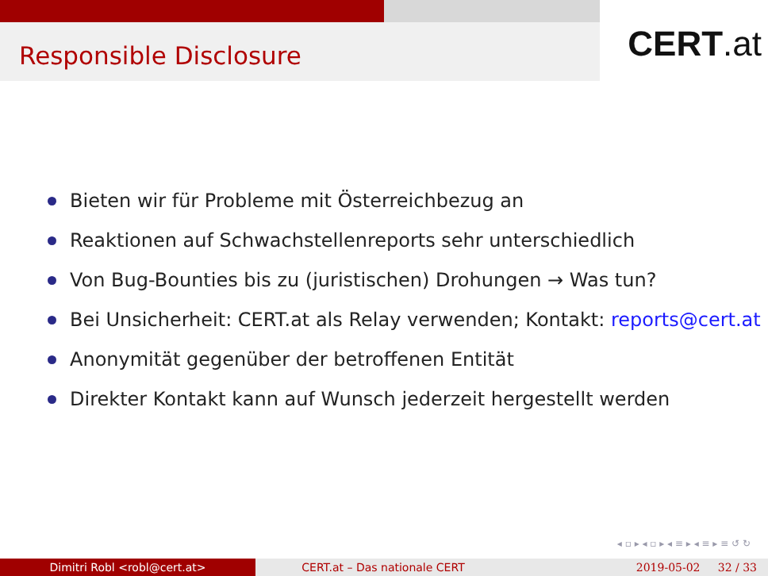Responsible Disclosure
CERT.at
Bieten wir für Probleme mit Österreichbezug an
Reaktionen auf Schwachstellenreports sehr unterschiedlich
Von Bug-Bounties bis zu (juristischen) Drohungen → Was tun?
Bei Unsicherheit: CERT.at als Relay verwenden; Kontakt: reports@cert.at
Anonymität gegenüber der betroffenen Entität
Direkter Kontakt kann auf Wunsch jederzeit hergestellt werden
◂ ▫ ▸ ◂ ▫ ▸ ◂ ≡ ▸ ◂ ≡ ▸ ≡ ↺ ↻
Dimitri Robl <robl@cert.at> CERT.at – Das nationale CERT 2019-05-02 32 / 33